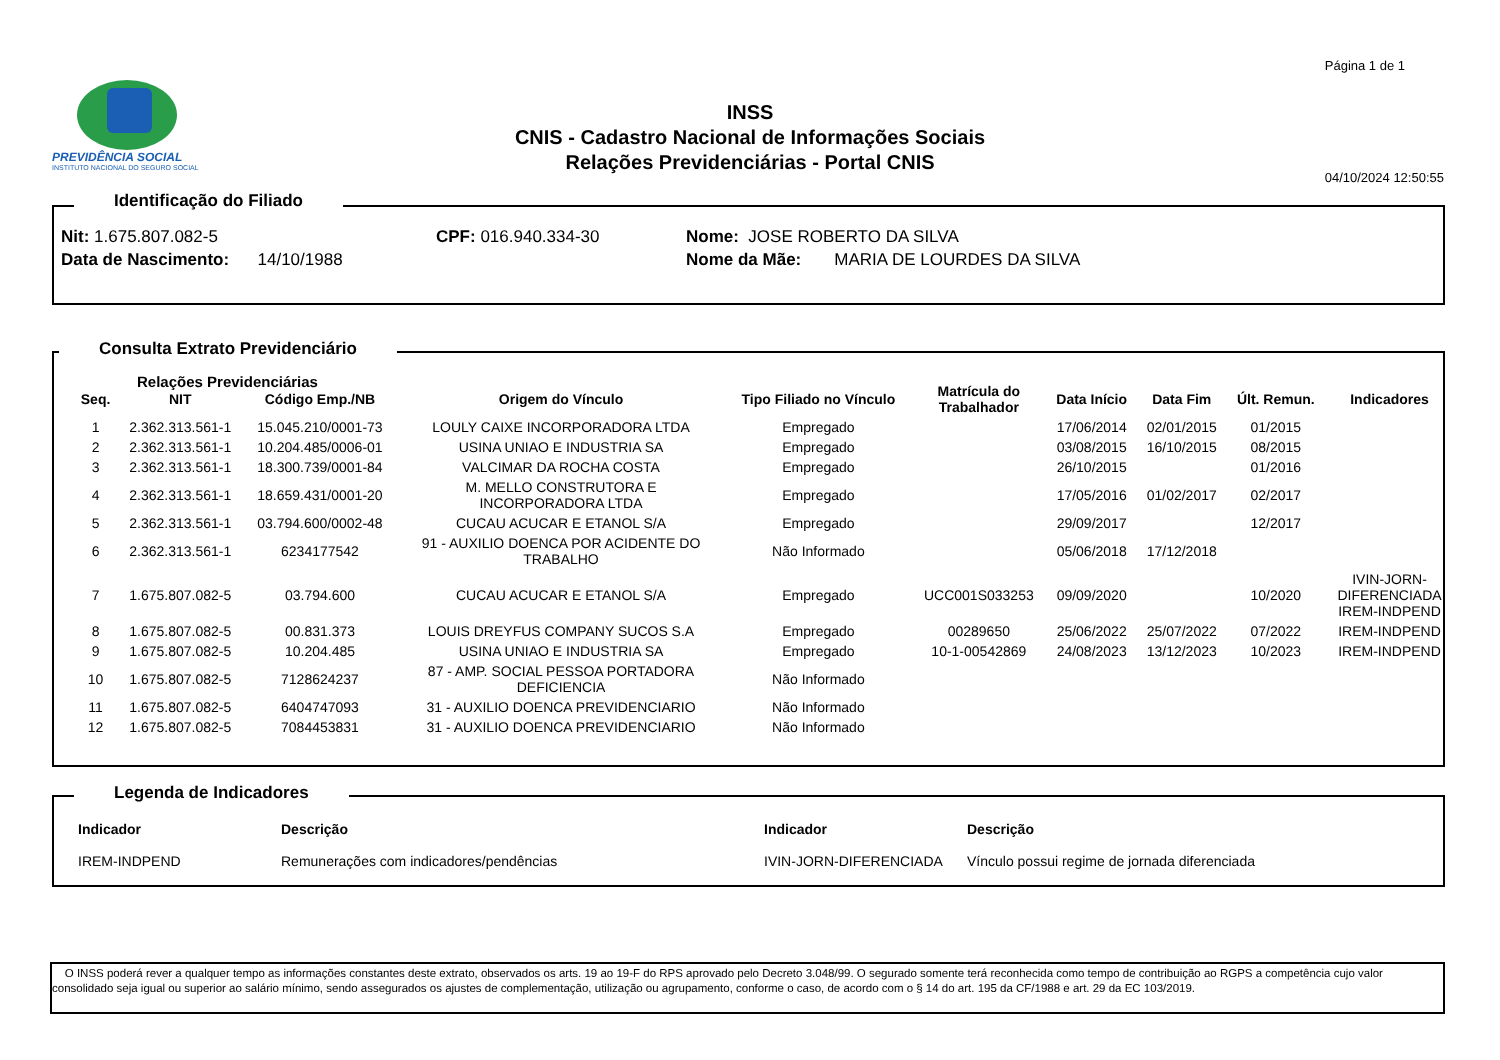Página 1 de 1
PREVIDÊNCIA SOCIAL
INSTITUTO NACIONAL DO SEGURO SOCIAL
INSS
CNIS - Cadastro Nacional de Informações Sociais
Relações Previdenciárias - Portal CNIS
04/10/2024 12:50:55
Identificação do Filiado
Nit: 1.675.807.082-5
Data de Nascimento: 14/10/1988
CPF: 016.940.334-30 Nome: JOSE ROBERTO DA SILVA
Nome da Mãe: MARIA DE LOURDES DA SILVA
Consulta Extrato Previdenciário
Relações Previdenciárias
| Seq. | NIT | Código Emp./NB | Origem do Vínculo | Tipo Filiado no Vínculo | Matrícula do Trabalhador | Data Início | Data Fim | Últ. Remun. | Indicadores |
| --- | --- | --- | --- | --- | --- | --- | --- | --- | --- |
| 1 | 2.362.313.561-1 | 15.045.210/0001-73 | LOULY CAIXE INCORPORADORA LTDA | Empregado | | 17/06/2014 | 02/01/2015 | 01/2015 | |
| 2 | 2.362.313.561-1 | 10.204.485/0006-01 | USINA UNIAO E INDUSTRIA SA | Empregado | | 03/08/2015 | 16/10/2015 | 08/2015 | |
| 3 | 2.362.313.561-1 | 18.300.739/0001-84 | VALCIMAR DA ROCHA COSTA | Empregado | | 26/10/2015 | | 01/2016 | |
| 4 | 2.362.313.561-1 | 18.659.431/0001-20 | M. MELLO CONSTRUTORA E INCORPORADORA LTDA | Empregado | | 17/05/2016 | 01/02/2017 | 02/2017 | |
| 5 | 2.362.313.561-1 | 03.794.600/0002-48 | CUCAU ACUCAR E ETANOL S/A | Empregado | | 29/09/2017 | | 12/2017 | |
| 6 | 2.362.313.561-1 | 6234177542 | 91 - AUXILIO DOENCA POR ACIDENTE DO TRABALHO | Não Informado | | 05/06/2018 | 17/12/2018 | | |
| 7 | 1.675.807.082-5 | 03.794.600 | CUCAU ACUCAR E ETANOL S/A | Empregado | UCC001S033253 | 09/09/2020 | | 10/2020 | IVIN-JORN- DIFERENCIADA IREM-INDPEND |
| 8 | 1.675.807.082-5 | 00.831.373 | LOUIS DREYFUS COMPANY SUCOS S.A | Empregado | 00289650 | 25/06/2022 | 25/07/2022 | 07/2022 | IREM-INDPEND |
| 9 | 1.675.807.082-5 | 10.204.485 | USINA UNIAO E INDUSTRIA SA | Empregado | 10-1-00542869 | 24/08/2023 | 13/12/2023 | 10/2023 | IREM-INDPEND |
| 10 | 1.675.807.082-5 | 7128624237 | 87 - AMP. SOCIAL PESSOA PORTADORA DEFICIENCIA | Não Informado | | | | | |
| 11 | 1.675.807.082-5 | 6404747093 | 31 - AUXILIO DOENCA PREVIDENCIARIO | Não Informado | | | | | |
| 12 | 1.675.807.082-5 | 7084453831 | 31 - AUXILIO DOENCA PREVIDENCIARIO | Não Informado | | | | | |
Legenda de Indicadores
| Indicador | Descrição | Indicador | Descrição |
| --- | --- | --- | --- |
| IREM-INDPEND | Remunerações com indicadores/pendências | IVIN-JORN-DIFERENCIADA | Vínculo possui regime de jornada diferenciada |
O INSS poderá rever a qualquer tempo as informações constantes deste extrato, observados os arts. 19 ao 19-F do RPS aprovado pelo Decreto 3.048/99. O segurado somente terá reconhecida como tempo de contribuição ao RGPS a competência cujo valor consolidado seja igual ou superior ao salário mínimo, sendo assegurados os ajustes de complementação, utilização ou agrupamento, conforme o caso, de acordo com o § 14 do art. 195 da CF/1988 e art. 29 da EC 103/2019.